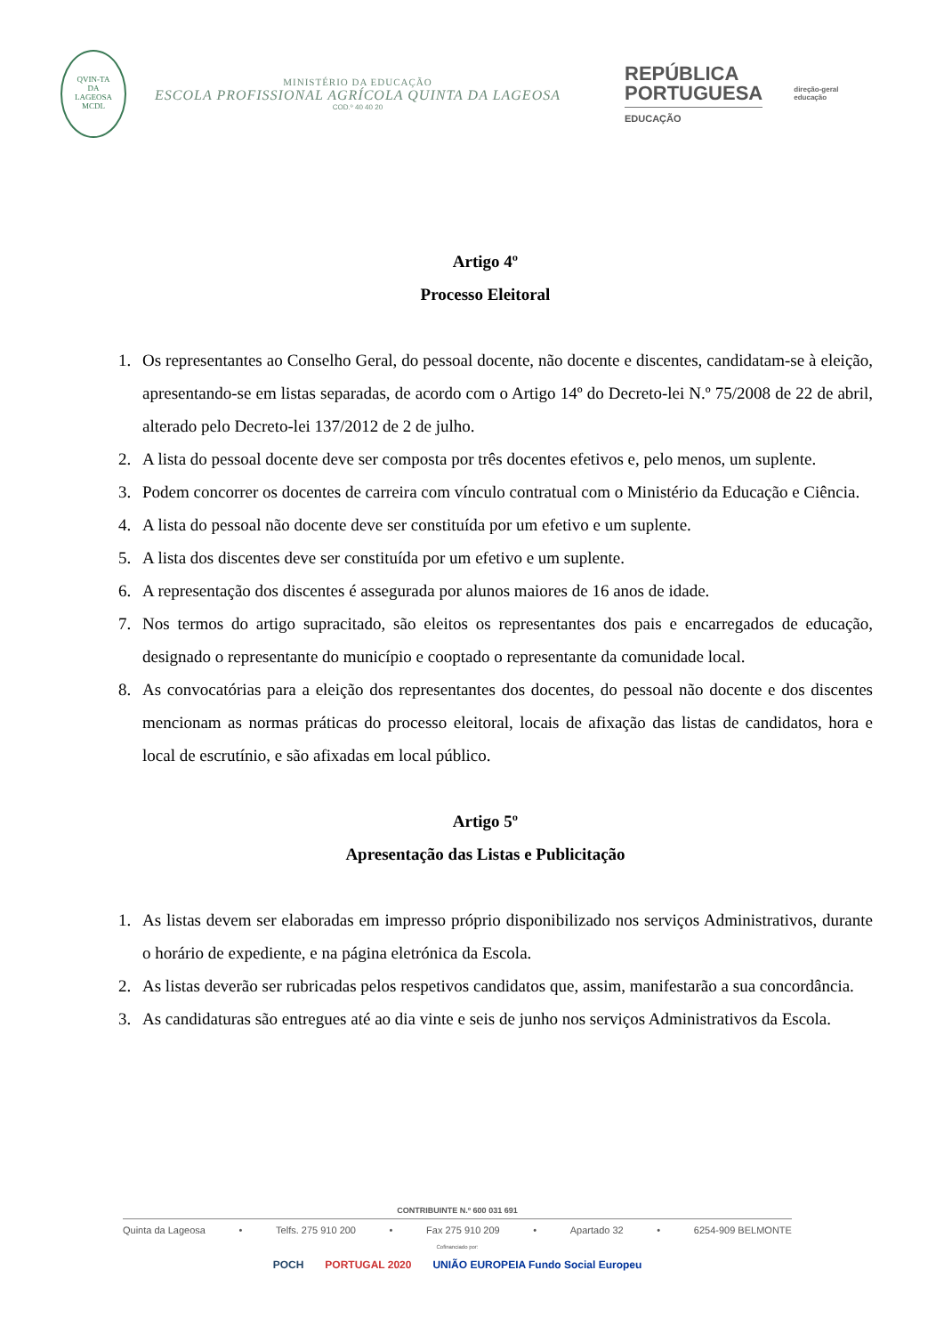QVIN-TA
DA
LAGEOSA
MCDL
MINISTÉRIO DA EDUCAÇÃO
ESCOLA PROFISSIONAL AGRÍCOLA QUINTA DA LAGEOSA
COD.º 40 40 20
REPÚBLICA
PORTUGUESA
EDUCAÇÃO
direção-geral
educação
Artigo 4º
Processo Eleitoral
1. Os representantes ao Conselho Geral, do pessoal docente, não docente e discentes, candidatam-se à eleição, apresentando-se em listas separadas, de acordo com o Artigo 14º do Decreto-lei N.º 75/2008 de 22 de abril, alterado pelo Decreto-lei 137/2012 de 2 de julho.
2. A lista do pessoal docente deve ser composta por três docentes efetivos e, pelo menos, um suplente.
3. Podem concorrer os docentes de carreira com vínculo contratual com o Ministério da Educação e Ciência.
4. A lista do pessoal não docente deve ser constituída por um efetivo e um suplente.
5. A lista dos discentes deve ser constituída por um efetivo e um suplente.
6. A representação dos discentes é assegurada por alunos maiores de 16 anos de idade.
7. Nos termos do artigo supracitado, são eleitos os representantes dos pais e encarregados de educação, designado o representante do município e cooptado o representante da comunidade local.
8. As convocatórias para a eleição dos representantes dos docentes, do pessoal não docente e dos discentes mencionam as normas práticas do processo eleitoral, locais de afixação das listas de candidatos, hora e local de escrutínio, e são afixadas em local público.
Artigo 5º
Apresentação das Listas e Publicitação
1. As listas devem ser elaboradas em impresso próprio disponibilizado nos serviços Administrativos, durante o horário de expediente, e na página eletrónica da Escola.
2. As listas deverão ser rubricadas pelos respetivos candidatos que, assim, manifestarão a sua concordância.
3. As candidaturas são entregues até ao dia vinte e seis de junho nos serviços Administrativos da Escola.
CONTRIBUINTE N.º 600 031 691
Quinta da Lageosa • Telfs. 275 910 200 • Fax 275 910 209 • Apartado 32 • 6254-909 BELMONTE
Cofinanciado por:
POCH PORTUGAL 2020 UNIÃO EUROPEIA Fundo Social Europeu